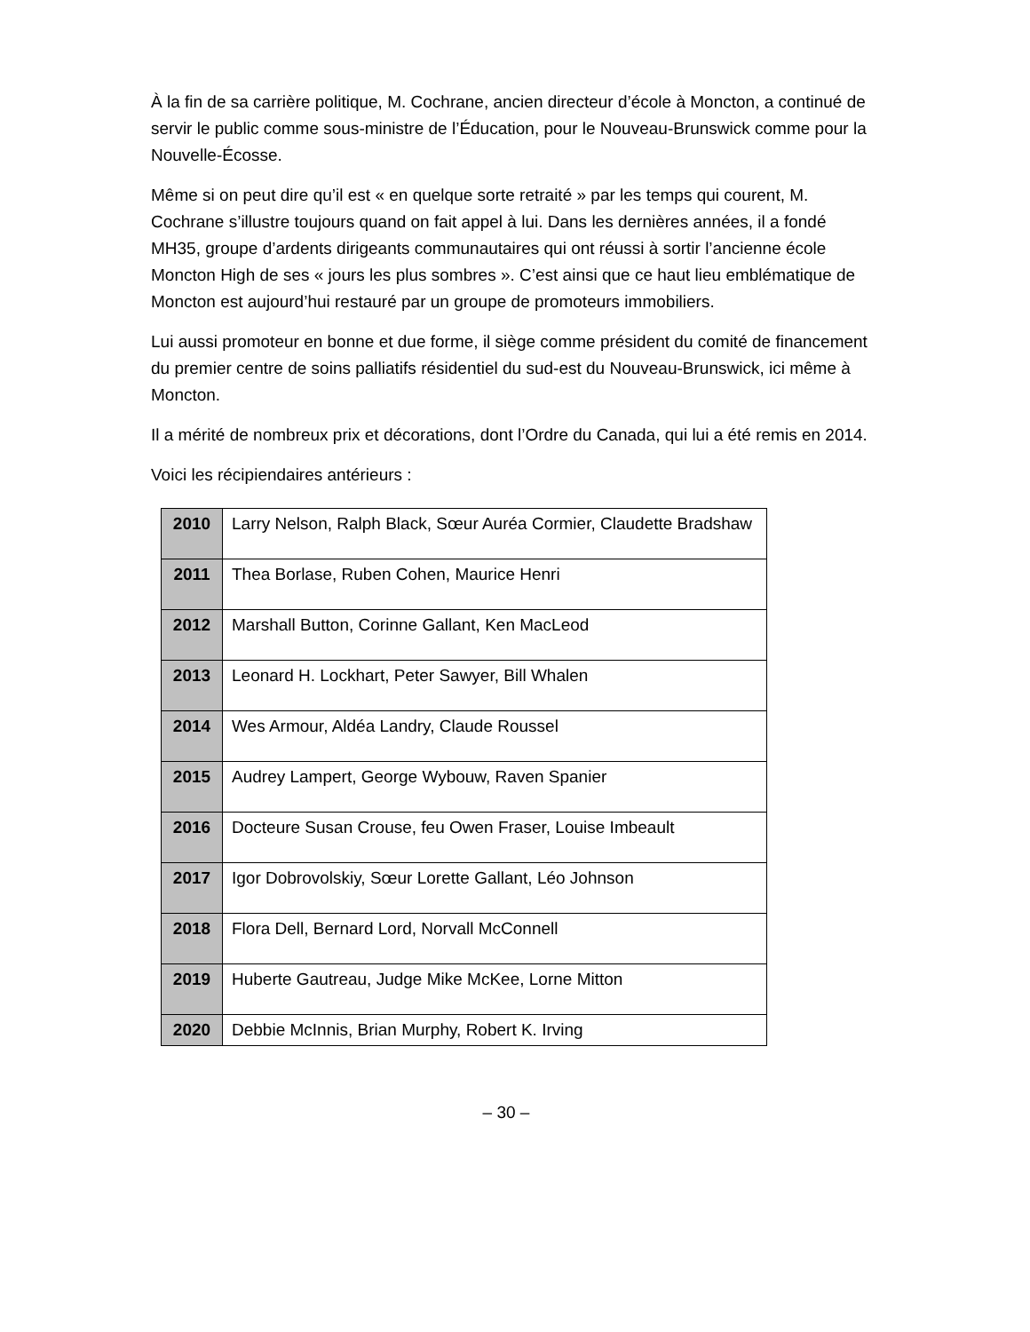À la fin de sa carrière politique, M. Cochrane, ancien directeur d’école à Moncton, a continué de servir le public comme sous-ministre de l’Éducation, pour le Nouveau-Brunswick comme pour la Nouvelle-Écosse.
Même si on peut dire qu’il est « en quelque sorte retraité » par les temps qui courent, M. Cochrane s’illustre toujours quand on fait appel à lui. Dans les dernières années, il a fondé MH35, groupe d’ardents dirigeants communautaires qui ont réussi à sortir l’ancienne école Moncton High de ses « jours les plus sombres ». C’est ainsi que ce haut lieu emblématique de Moncton est aujourd’hui restauré par un groupe de promoteurs immobiliers.
Lui aussi promoteur en bonne et due forme, il siège comme président du comité de financement du premier centre de soins palliatifs résidentiel du sud-est du Nouveau-Brunswick, ici même à Moncton.
Il a mérité de nombreux prix et décorations, dont l’Ordre du Canada, qui lui a été remis en 2014.
Voici les récipiendaires antérieurs :
| 2010 | Larry Nelson, Ralph Black, Sœur Auréa Cormier, Claudette Bradshaw |
| 2011 | Thea Borlase, Ruben Cohen, Maurice Henri |
| 2012 | Marshall Button, Corinne Gallant, Ken MacLeod |
| 2013 | Leonard H. Lockhart, Peter Sawyer, Bill Whalen |
| 2014 | Wes Armour, Aldéa Landry, Claude Roussel |
| 2015 | Audrey Lampert, George Wybouw, Raven Spanier |
| 2016 | Docteure Susan Crouse, feu Owen Fraser, Louise Imbeault |
| 2017 | Igor Dobrovolskiy, Sœur Lorette Gallant, Léo Johnson |
| 2018 | Flora Dell, Bernard Lord, Norvall McConnell |
| 2019 | Huberte Gautreau, Judge Mike McKee, Lorne Mitton |
| 2020 | Debbie McInnis, Brian Murphy, Robert K. Irving |
– 30 –